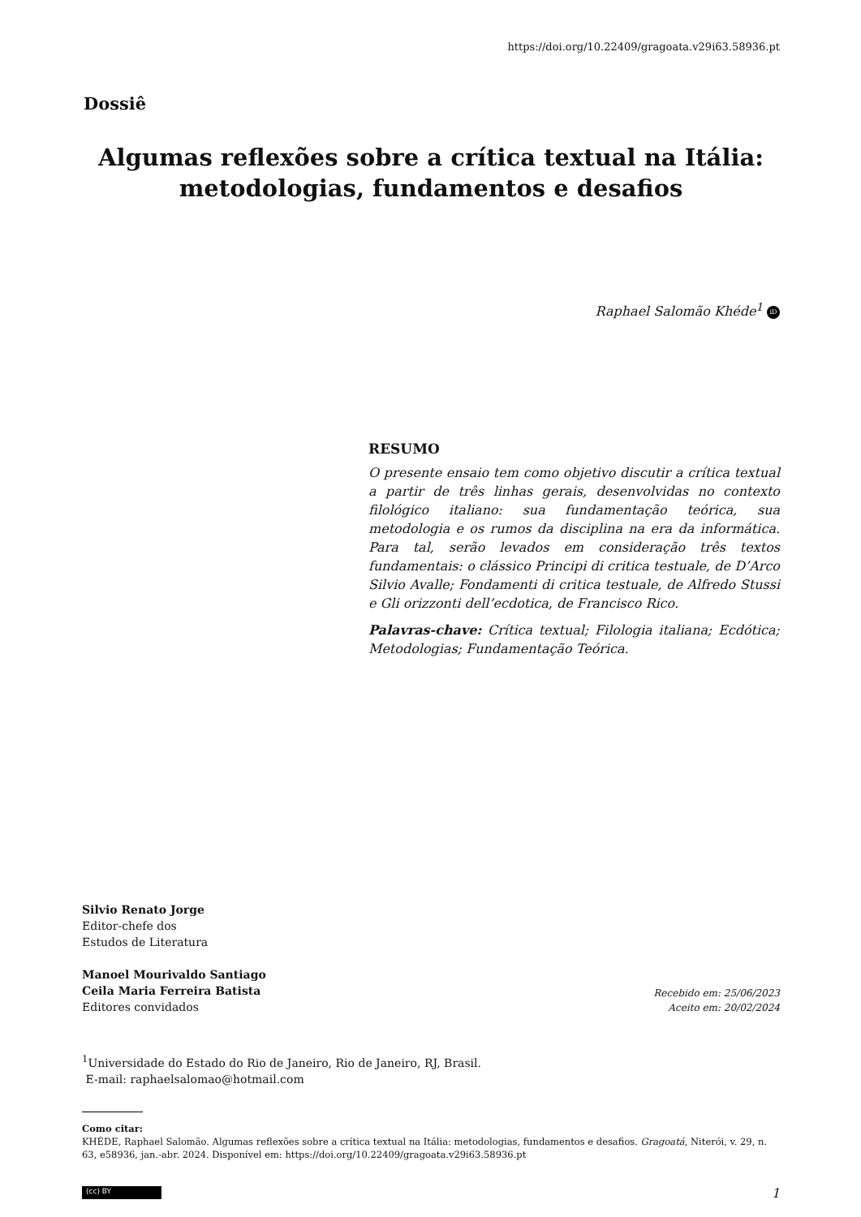https://doi.org/10.22409/gragoata.v29i63.58936.pt
Dossiê
Algumas reflexões sobre a crítica textual na Itália:
metodologias, fundamentos e desafios
Raphael Salomão Khéde<sup>1</sup> iD
RESUMO
O presente ensaio tem como objetivo discutir a crítica textual a partir de três linhas gerais, desenvolvidas no contexto filológico italiano: sua fundamentação teórica, sua metodologia e os rumos da disciplina na era da informática. Para tal, serão levados em consideração três textos fundamentais: o clássico Principi di critica testuale, de D’Arco Silvio Avalle; Fondamenti di critica testuale, de Alfredo Stussi e Gli orizzonti dell’ecdotica, de Francisco Rico.
Palavras-chave: Crítica textual; Filologia italiana; Ecdótica; Metodologias; Fundamentação Teórica.
Silvio Renato Jorge
Editor-chefe dos
Estudos de Literatura
Manoel Mourivaldo Santiago
Ceila Maria Ferreira Batista
Editores convidados
Recebido em: 25/06/2023
Aceito em: 20/02/2024
<sup>1</sup> Universidade do Estado do Rio de Janeiro, Rio de Janeiro, RJ, Brasil.
E-mail: raphaelsalomao@hotmail.com
Como citar:
KHÉDE, Raphael Salomão. Algumas reflexões sobre a crítica textual na Itália: metodologias, fundamentos e desafios. Gragoatá, Niterói, v. 29, n. 63, e58936, jan.-abr. 2024. Disponível em: https://doi.org/10.22409/gragoata.v29i63.58936.pt
(cc) BY
1